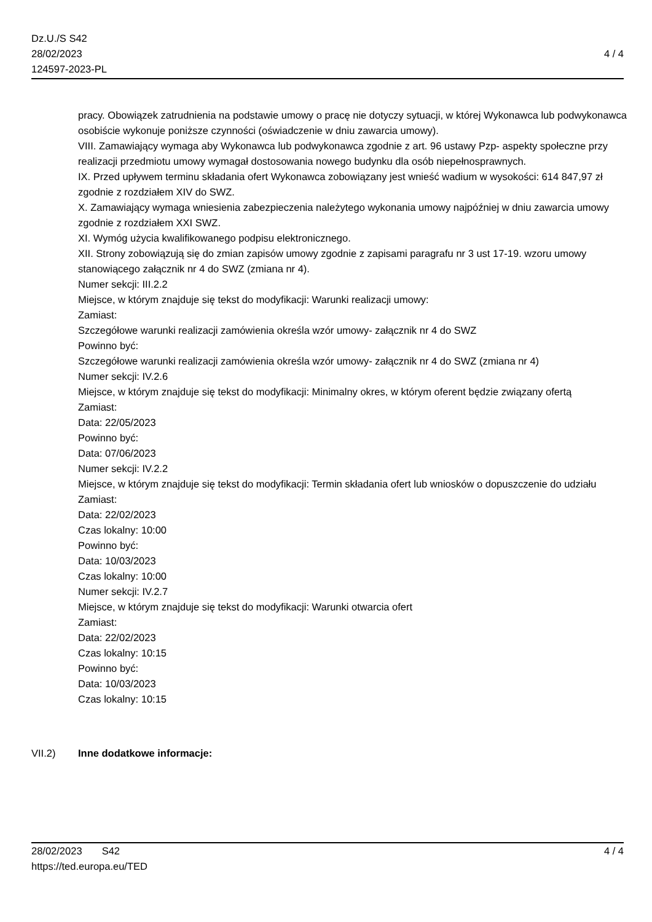Dz.U./S S42
28/02/2023
124597-2023-PL
4 / 4
pracy. Obowiązek zatrudnienia na podstawie umowy o pracę nie dotyczy sytuacji, w której Wykonawca lub podwykonawca osobiście wykonuje poniższe czynności (oświadczenie w dniu zawarcia umowy).
VIII. Zamawiający wymaga aby Wykonawca lub podwykonawca zgodnie z art. 96 ustawy Pzp- aspekty społeczne przy realizacji przedmiotu umowy wymagał dostosowania nowego budynku dla osób niepełnosprawnych.
IX. Przed upływem terminu składania ofert Wykonawca zobowiązany jest wnieść wadium w wysokości: 614 847,97 zł zgodnie z rozdziałem XIV do SWZ.
X. Zamawiający wymaga wniesienia zabezpieczenia należytego wykonania umowy najpóźniej w dniu zawarcia umowy zgodnie z rozdziałem XXI SWZ.
XI. Wymóg użycia kwalifikowanego podpisu elektronicznego.
XII. Strony zobowiązują się do zmian zapisów umowy zgodnie z zapisami paragrafu nr 3 ust 17-19. wzoru umowy stanowiącego załącznik nr 4 do SWZ (zmiana nr 4).
Numer sekcji: III.2.2
Miejsce, w którym znajduje się tekst do modyfikacji: Warunki realizacji umowy:
Zamiast:
Szczegółowe warunki realizacji zamówienia określa wzór umowy- załącznik nr 4 do SWZ
Powinno być:
Szczegółowe warunki realizacji zamówienia określa wzór umowy- załącznik nr 4 do SWZ (zmiana nr 4)
Numer sekcji: IV.2.6
Miejsce, w którym znajduje się tekst do modyfikacji: Minimalny okres, w którym oferent będzie związany ofertą
Zamiast:
Data: 22/05/2023
Powinno być:
Data: 07/06/2023
Numer sekcji: IV.2.2
Miejsce, w którym znajduje się tekst do modyfikacji: Termin składania ofert lub wniosków o dopuszczenie do udziału
Zamiast:
Data: 22/02/2023
Czas lokalny: 10:00
Powinno być:
Data: 10/03/2023
Czas lokalny: 10:00
Numer sekcji: IV.2.7
Miejsce, w którym znajduje się tekst do modyfikacji: Warunki otwarcia ofert
Zamiast:
Data: 22/02/2023
Czas lokalny: 10:15
Powinno być:
Data: 10/03/2023
Czas lokalny: 10:15
VII.2) Inne dodatkowe informacje:
28/02/2023 S42
https://ted.europa.eu/TED
4 / 4